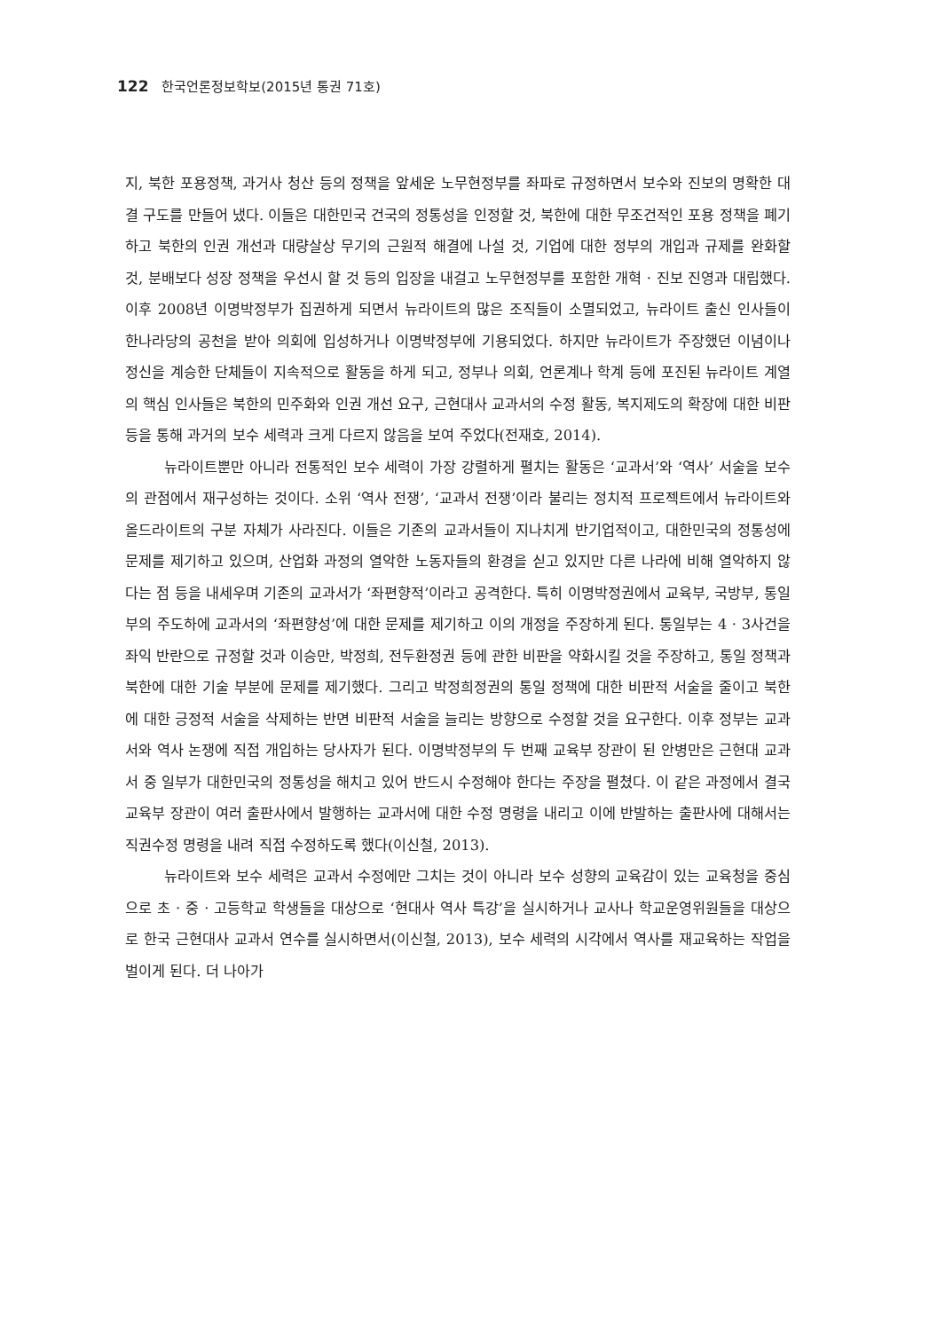122 한국언론정보학보(2015년 통권 71호)
지, 북한 포용정책, 과거사 청산 등의 정책을 앞세운 노무현정부를 좌파로 규정하면서 보수와 진보의 명확한 대결 구도를 만들어 냈다. 이들은 대한민국 건국의 정통성을 인정할 것, 북한에 대한 무조건적인 포용 정책을 폐기하고 북한의 인권 개선과 대량살상 무기의 근원적 해결에 나설 것, 기업에 대한 정부의 개입과 규제를 완화할 것, 분배보다 성장 정책을 우선시 할 것 등의 입장을 내걸고 노무현정부를 포함한 개혁 · 진보 진영과 대립했다. 이후 2008년 이명박정부가 집권하게 되면서 뉴라이트의 많은 조직들이 소멸되었고, 뉴라이트 출신 인사들이 한나라당의 공천을 받아 의회에 입성하거나 이명박정부에 기용되었다. 하지만 뉴라이트가 주장했던 이념이나 정신을 계승한 단체들이 지속적으로 활동을 하게 되고, 정부나 의회, 언론계나 학계 등에 포진된 뉴라이트 계열의 핵심 인사들은 북한의 민주화와 인권 개선 요구, 근현대사 교과서의 수정 활동, 복지제도의 확장에 대한 비판 등을 통해 과거의 보수 세력과 크게 다르지 않음을 보여 주었다(전재호, 2014).
뉴라이트뿐만 아니라 전통적인 보수 세력이 가장 강렬하게 펼치는 활동은 ‘교과서’와 ‘역사’ 서술을 보수의 관점에서 재구성하는 것이다. 소위 ‘역사 전쟁’, ‘교과서 전쟁’이라 불리는 정치적 프로젝트에서 뉴라이트와 올드라이트의 구분 자체가 사라진다. 이들은 기존의 교과서들이 지나치게 반기업적이고, 대한민국의 정통성에 문제를 제기하고 있으며, 산업화 과정의 열악한 노동자들의 환경을 싣고 있지만 다른 나라에 비해 열악하지 않다는 점 등을 내세우며 기존의 교과서가 ‘좌편향적’이라고 공격한다. 특히 이명박정권에서 교육부, 국방부, 통일부의 주도하에 교과서의 ‘좌편향성’에 대한 문제를 제기하고 이의 개정을 주장하게 된다. 통일부는 4 · 3사건을 좌익 반란으로 규정할 것과 이승만, 박정희, 전두환정권 등에 관한 비판을 약화시킬 것을 주장하고, 통일 정책과 북한에 대한 기술 부분에 문제를 제기했다. 그리고 박정희정권의 통일 정책에 대한 비판적 서술을 줄이고 북한에 대한 긍정적 서술을 삭제하는 반면 비판적 서술을 늘리는 방향으로 수정할 것을 요구한다. 이후 정부는 교과서와 역사 논쟁에 직접 개입하는 당사자가 된다. 이명박정부의 두 번째 교육부 장관이 된 안병만은 근현대 교과서 중 일부가 대한민국의 정통성을 해치고 있어 반드시 수정해야 한다는 주장을 펼쳤다. 이 같은 과정에서 결국 교육부 장관이 여러 출판사에서 발행하는 교과서에 대한 수정 명령을 내리고 이에 반발하는 출판사에 대해서는 직권수정 명령을 내려 직접 수정하도록 했다(이신철, 2013).
뉴라이트와 보수 세력은 교과서 수정에만 그치는 것이 아니라 보수 성향의 교육감이 있는 교육청을 중심으로 초 · 중 · 고등학교 학생들을 대상으로 ‘현대사 역사 특강’을 실시하거나 교사나 학교운영위원들을 대상으로 한국 근현대사 교과서 연수를 실시하면서(이신철, 2013), 보수 세력의 시각에서 역사를 재교육하는 작업을 벌이게 된다. 더 나아가